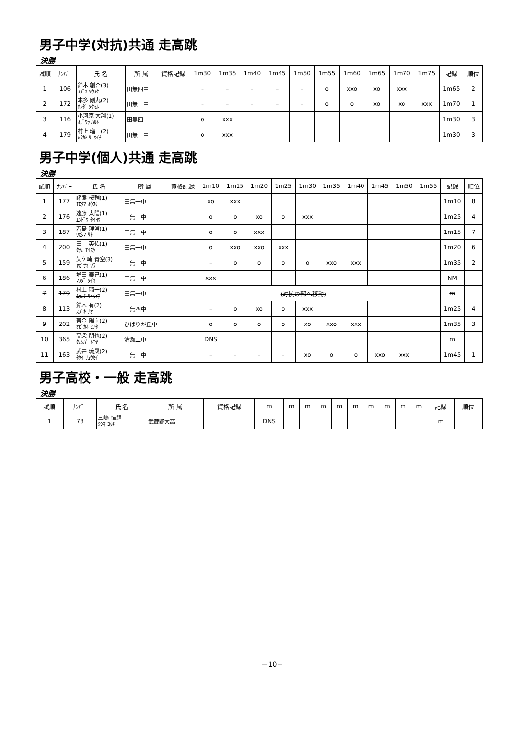男子中学(対抗)共通 走高跳
決勝
| 試順 | ﾅﾝﾊﾞｰ | 氏 名 | 所 属 | 資格記録 | 1m30 | 1m35 | 1m40 | 1m45 | 1m50 | 1m55 | 1m60 | 1m65 | 1m70 | 1m75 | 記録 | 順位 |
| --- | --- | --- | --- | --- | --- | --- | --- | --- | --- | --- | --- | --- | --- | --- | --- | --- |
| 1 | 106 | 鈴木 創介(3) ｽｽﾞｷ ｿｳｽｹ | 田無四中 | | – | – | – | – | – | o | xxo | xo | xxx | | 1m65 | 2 |
| 2 | 172 | 本多 剛丸(2) ﾎﾝﾀﾞ ﾀｹﾏﾙ | 田無一中 | | – | – | – | – | – | o | o | xo | xo | xxx | 1m70 | 1 |
| 3 | 116 | 小河原 大翔(1) ｵｶﾞﾜﾗ ﾊﾙﾄ | 田無四中 | | o | xxx | | | | | | | | | 1m30 | 3 |
| 4 | 179 | 村上 瑠一(2) ﾑﾗｶﾐ ﾘｭｳｲﾁ | 田無一中 | | o | xxx | | | | | | | | | 1m30 | 3 |
男子中学(個人)共通 走高跳
決勝
| 試順 | ﾅﾝﾊﾞｰ | 氏 名 | 所 属 | 資格記録 | 1m10 | 1m15 | 1m20 | 1m25 | 1m30 | 1m35 | 1m40 | 1m45 | 1m50 | 1m55 | 記録 | 順位 |
| --- | --- | --- | --- | --- | --- | --- | --- | --- | --- | --- | --- | --- | --- | --- | --- | --- |
| 1 | 177 | 諸熊 桜輔(1) ﾓﾛｸﾏ ｵｳｽｹ | 田無一中 | | xo | xxx | | | | | | | | | 1m10 | 8 |
| 2 | 176 | 遠藤 太陽(1) ｴﾝﾄﾞｳ ﾀｲﾖｳ | 田無一中 | | o | o | xo | o | xxx | | | | | | 1m25 | 4 |
| 3 | 187 | 若島 理澄(1) ﾜｶｼﾏ ﾘﾄ | 田無一中 | | o | o | xxx | | | | | | | | 1m15 | 7 |
| 4 | 200 | 田中 英佑(1) ﾀﾅｶ ｴｲｽｹ | 田無一中 | | o | xxo | xxo | xxx | | | | | | | 1m20 | 6 |
| 5 | 159 | 矢ケ崎 青空(3) ﾔｶﾞｻｷ ｿﾗ | 田無一中 | | – | o | o | o | o | xxo | xxx | | | | 1m35 | 2 |
| 6 | 186 | 増田 泰己(1) ﾏｽﾀﾞ ﾀｲｷ | 田無一中 | | xxx | | | | | | | | | | NM | |
| 7 | 179 | 村上 瑠一(2) ﾑﾗｶﾐ ﾘｭｳｲﾁ | 田無一中 | (対抗の部へ移動) | | | | | | | | | | | m | |
| 8 | 113 | 鈴木 有(2) ｽｽﾞｷ ﾅｵ | 田無四中 | | – | o | xo | o | xxx | | | | | | 1m25 | 4 |
| 9 | 202 | 帯金 陽向(2) ｵﾋﾞｶﾈ ﾋﾅﾀ | ひばりが丘中 | | o | o | o | o | xo | xxo | xxx | | | | 1m35 | 3 |
| 10 | 365 | 高柴 朋也(2) ﾀｶｼﾊﾞ ﾄﾓﾔ | 清瀬二中 | | DNS | | | | | | | | | | m | |
| 11 | 163 | 武井 琉晟(2) ﾀｹｲ ﾘｭｳｾｲ | 田無一中 | | – | – | – | – | xo | o | o | xxo | xxx | | 1m45 | 1 |
男子高校・一般 走高跳
決勝
| 試順 | ﾅﾝﾊﾞｰ | 氏 名 | 所 属 | 資格記録 | m | m | m | m | m | m | m | m | m | m | 記録 | 順位 |
| --- | --- | --- | --- | --- | --- | --- | --- | --- | --- | --- | --- | --- | --- | --- | --- | --- |
| 1 | 78 | 三嶋 恒輝 ﾐｼﾏ ｺｳｷ | 武蔵野大高 | | DNS | | | | | | | | | | m | |
－10－